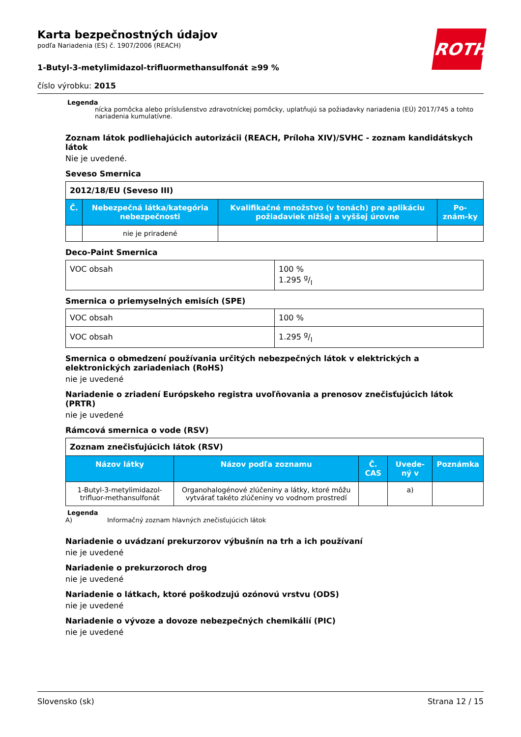ROTH
Karta bezpečnostných údajov
podľa Nariadenia (ES) č. 1907/2006 (REACH)
1-Butyl-3-metylimidazol-trifluormethansulfonát ≥99 %
číslo výrobku: 2015
Legenda
nícka pomôcka alebo príslušenstvo zdravotníckej pomôcky, uplatňujú sa požiadavky nariadenia (EÚ) 2017/745 a tohto nariadenia kumulatívne.
Zoznam látok podliehajúcich autorizácii (REACH, Príloha XIV)/SVHC - zoznam kandidátskych látok
Nie je uvedené.
Seveso Smernica
| 2012/18/EU (Seveso III) | | | |
| Č. | Nebezpečná látka/kategória nebezpečnosti | Kvalifikačné množstvo (v tonách) pre aplikáciu požiadaviek nižšej a vyššej úrovne | Po-znám-ky |
| | nie je priradené | | |
Deco-Paint Smernica
| VOC obsah | 100 % 1.295 g/l |
Smernica o priemyselných emisích (SPE)
| VOC obsah | 100 % |
| VOC obsah | 1.295 g/l |
Smernica o obmedzení používania určitých nebezpečných látok v elektrických a elektronických zariadeniach (RoHS)
nie je uvedené
Nariadenie o zriadení Európskeho registra uvoľňovania a prenosov znečisťujúcich látok (PRTR)
nie je uvedené
Rámcová smernica o vode (RSV)
| Zoznam znečisťujúcich látok (RSV) | | | | |
| Názov látky | Názov podľa zoznamu | Č. CAS | Uvede-ný v | Poznámka |
| 1-Butyl-3-metylimidazol-trifluor-methansulfonát | Organohalogénové zlúčeniny a látky, ktoré môžu vytvárať takéto zlúčeniny vo vodnom prostredí | | a) | |
Legenda
A) Informačný zoznam hlavných znečisťujúcich látok
Nariadenie o uvádzaní prekurzorov výbušnín na trh a ich používaní
nie je uvedené
Nariadenie o prekurzoroch drog
nie je uvedené
Nariadenie o látkach, ktoré poškodzujú ozónovú vrstvu (ODS)
nie je uvedené
Nariadenie o vývoze a dovoze nebezpečných chemikálií (PIC)
nie je uvedené
Slovensko (sk) Strana 12 / 15